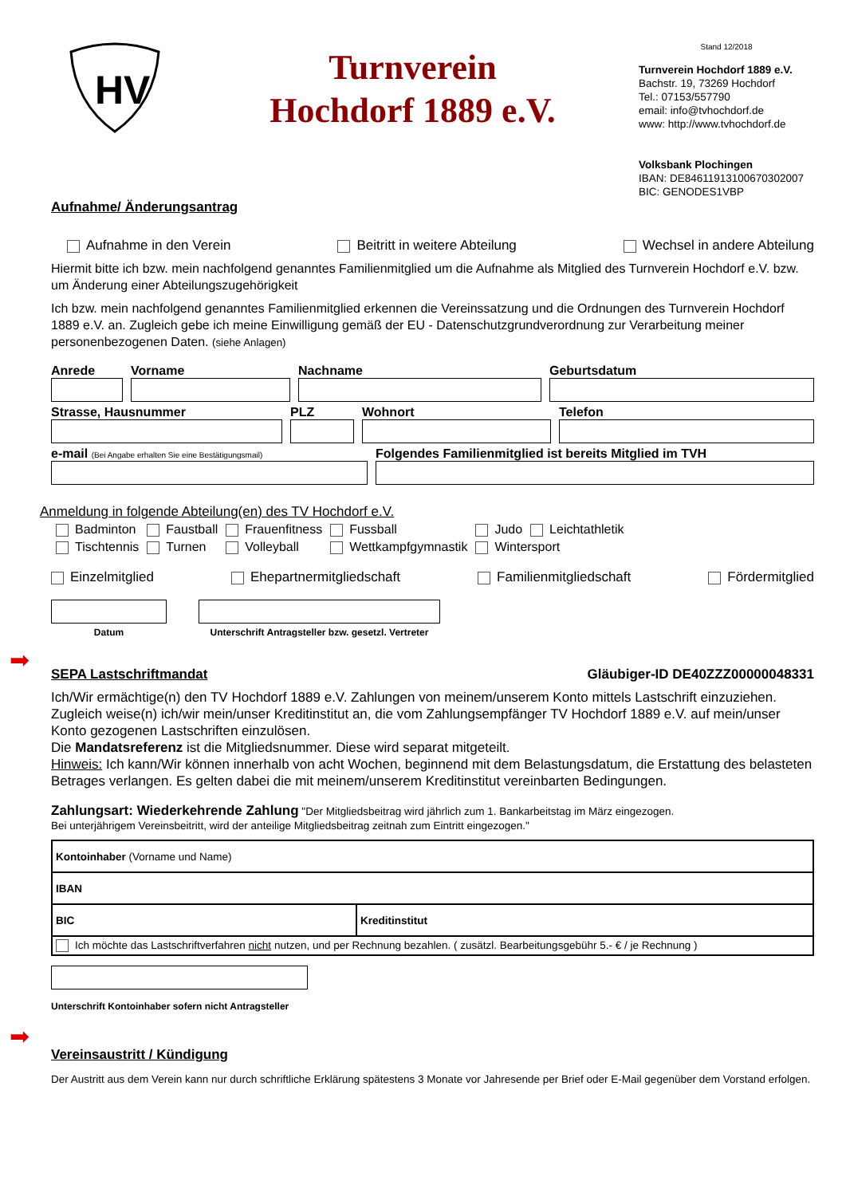HV
Turnverein
Hochdorf 1889 e.V.
Stand 12/2018
Turnverein Hochdorf 1889 e.V.
Bachstr. 19, 73269 Hochdorf
Tel.: 07153/557790
email: info@tvhochdorf.de
www: http://www.tvhochdorf.de
Volksbank Plochingen
IBAN: DE84611913100670302007
BIC: GENODES1VBP
Aufnahme/ Änderungsantrag
Aufnahme in den Verein Beitritt in weitere Abteilung Wechsel in andere Abteilung
Hiermit bitte ich bzw. mein nachfolgend genanntes Familienmitglied um die Aufnahme als Mitglied des Turnverein Hochdorf e.V. bzw. um Änderung einer Abteilungszugehörigkeit
Ich bzw. mein nachfolgend genanntes Familienmitglied erkennen die Vereinssatzung und die Ordnungen des Turnverein Hochdorf 1889 e.V. an. Zugleich gebe ich meine Einwilligung gemäß der EU - Datenschutzgrundverordnung zur Verarbeitung meiner personenbezogenen Daten. (siehe Anlagen)
Anrede Vorname Nachname Geburtsdatum
Strasse, Hausnummer PLZ Wohnort Telefon
e-mail (Bei Angabe erhalten Sie eine Bestätigungsmail)
Folgendes Familienmitglied ist bereits Mitglied im TVH
Anmeldung in folgende Abteilung(en) des TV Hochdorf e.V.
| Badminton | Faustball | Frauenfitness | Fussball | Judo | Leichtathletik |
| Tischtennis | Turnen | Volleyball | Wettkampfgymnastik | Wintersport | |
Einzelmitglied Ehepartnermitgliedschaft Familienmitgliedschaft Fördermitglied
➡
Datum Unterschrift Antragsteller bzw. gesetzl. Vertreter
SEPA Lastschriftmandat Gläubiger-ID DE40ZZZ00000048331
Ich/Wir ermächtige(n) den TV Hochdorf 1889 e.V. Zahlungen von meinem/unserem Konto mittels Lastschrift einzuziehen. Zugleich weise(n) ich/wir mein/unser Kreditinstitut an, die vom Zahlungsempfänger TV Hochdorf 1889 e.V. auf mein/unser Konto gezogenen Lastschriften einzulösen.
Die Mandatsreferenz ist die Mitgliedsnummer. Diese wird separat mitgeteilt.
Hinweis: Ich kann/Wir können innerhalb von acht Wochen, beginnend mit dem Belastungsdatum, die Erstattung des belasteten Betrages verlangen. Es gelten dabei die mit meinem/unserem Kreditinstitut vereinbarten Bedingungen.
Zahlungsart: Wiederkehrende Zahlung "Der Mitgliedsbeitrag wird jährlich zum 1. Bankarbeitstag im März eingezogen.
Bei unterjährigem Vereinsbeitritt, wird der anteilige Mitgliedsbeitrag zeitnah zum Eintritt eingezogen."
| Kontoinhaber (Vorname und Name) | |
| IBAN | |
| BIC | Kreditinstitut |
| Ich möchte das Lastschriftverfahren nicht nutzen, und per Rechnung bezahlen. ( zusätzl. Bearbeitungsgebühr 5.- € / je Rechnung ) | |
➡
Unterschrift Kontoinhaber sofern nicht Antragsteller
Vereinsaustritt / Kündigung
Der Austritt aus dem Verein kann nur durch schriftliche Erklärung spätestens 3 Monate vor Jahresende per Brief oder E-Mail gegenüber dem Vorstand erfolgen.